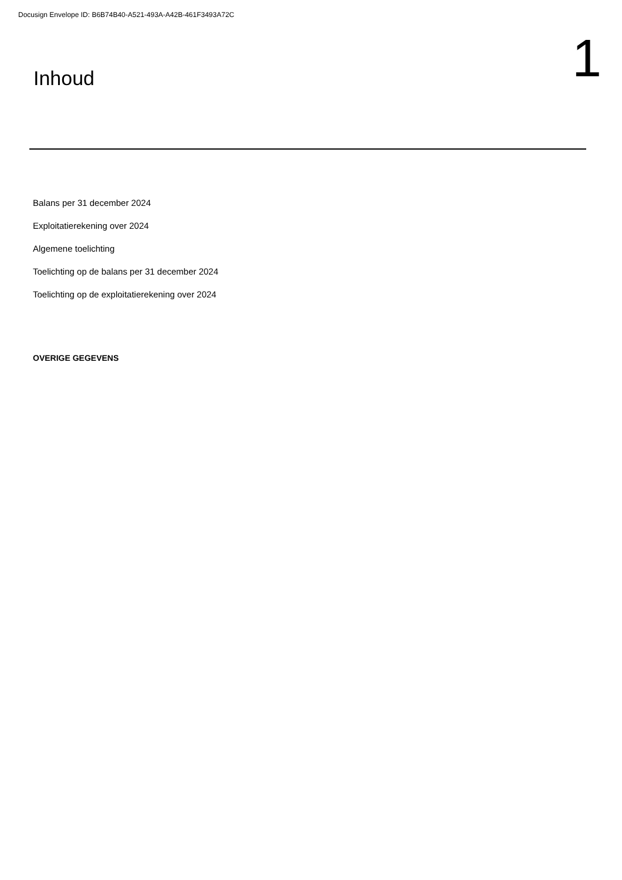Docusign Envelope ID: B6B74B40-A521-493A-A42B-461F3493A72C
Inhoud
1
Balans per 31 december 2024
Exploitatierekening over 2024
Algemene toelichting
Toelichting op de balans per 31 december 2024
Toelichting op de exploitatierekening over 2024
OVERIGE GEGEVENS